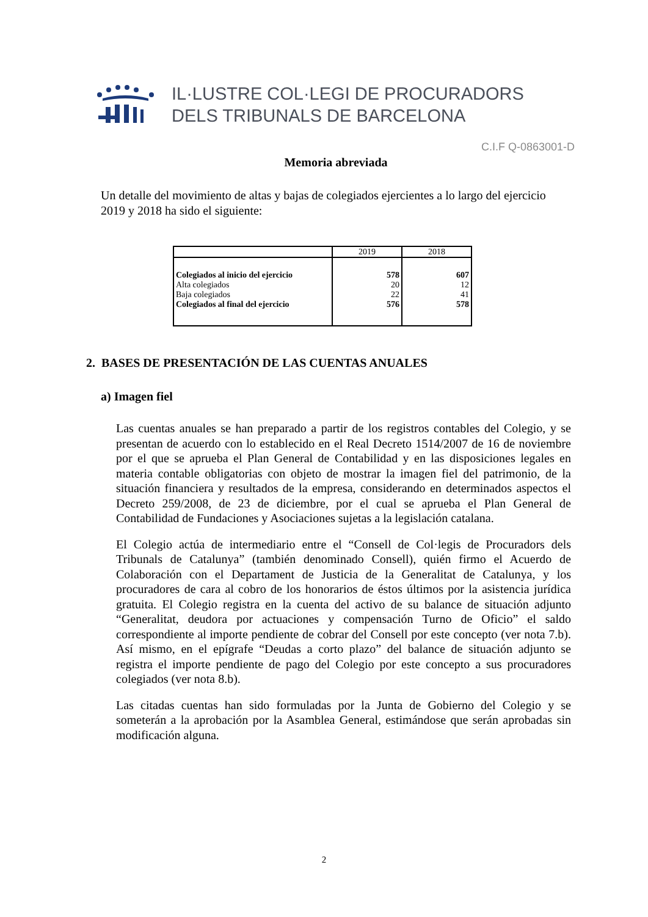IL·LUSTRE COL·LEGI DE PROCURADORS
DELS TRIBUNALS DE BARCELONA
C.I.F Q-0863001-D
Memoria abreviada
Un detalle del movimiento de altas y bajas de colegiados ejercientes a lo largo del ejercicio 2019 y 2018 ha sido el siguiente:
| | 2019 | 2018 |
| --- | --- | --- |
| Colegiados al inicio del ejercicio | 578 | 607 |
| Alta colegiados | 20 | 12 |
| Baja colegiados | 22 | 41 |
| Colegiados al final del ejercicio | 576 | 578 |
2. BASES DE PRESENTACIÓN DE LAS CUENTAS ANUALES
a) Imagen fiel
Las cuentas anuales se han preparado a partir de los registros contables del Colegio, y se presentan de acuerdo con lo establecido en el Real Decreto 1514/2007 de 16 de noviembre por el que se aprueba el Plan General de Contabilidad y en las disposiciones legales en materia contable obligatorias con objeto de mostrar la imagen fiel del patrimonio, de la situación financiera y resultados de la empresa, considerando en determinados aspectos el Decreto 259/2008, de 23 de diciembre, por el cual se aprueba el Plan General de Contabilidad de Fundaciones y Asociaciones sujetas a la legislación catalana.
El Colegio actúa de intermediario entre el “Consell de Col·legis de Procuradors dels Tribunals de Catalunya” (también denominado Consell), quién firmo el Acuerdo de Colaboración con el Departament de Justicia de la Generalitat de Catalunya, y los procuradores de cara al cobro de los honorarios de éstos últimos por la asistencia jurídica gratuita. El Colegio registra en la cuenta del activo de su balance de situación adjunto “Generalitat, deudora por actuaciones y compensación Turno de Oficio” el saldo correspondiente al importe pendiente de cobrar del Consell por este concepto (ver nota 7.b). Así mismo, en el epígrafe “Deudas a corto plazo” del balance de situación adjunto se registra el importe pendiente de pago del Colegio por este concepto a sus procuradores colegiados (ver nota 8.b).
Las citadas cuentas han sido formuladas por la Junta de Gobierno del Colegio y se someterán a la aprobación por la Asamblea General, estimándose que serán aprobadas sin modificación alguna.
2